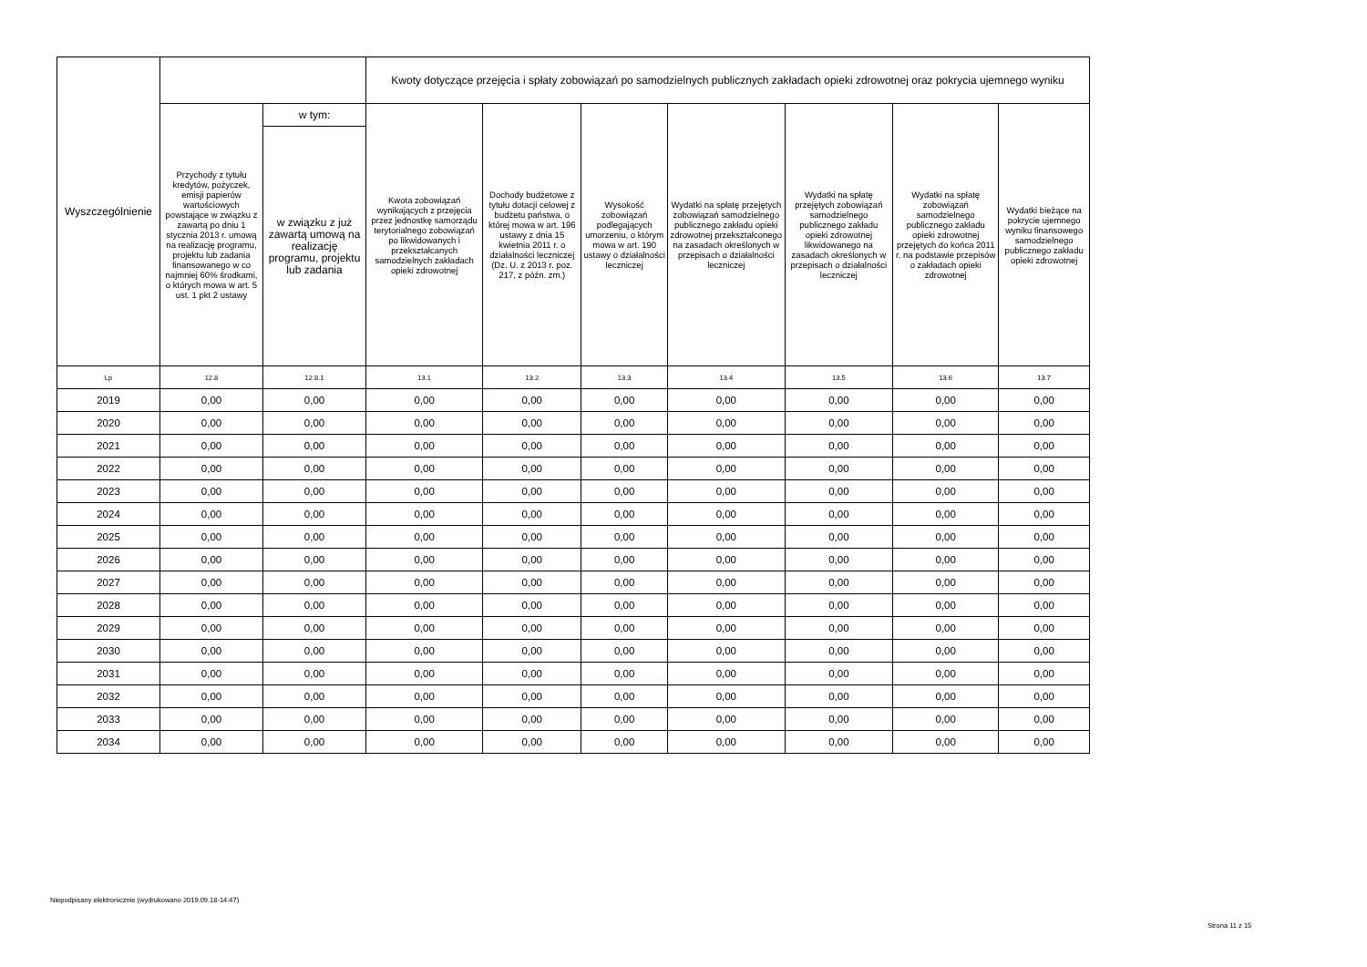| Wyszczególnienie | | | Kwoty dotyczące przejęcia i spłaty zobowiązań po samodzielnych publicznych zakładach opieki zdrowotnej oraz pokrycia ujemnego wyniku | | | | | | |
| --- | --- | --- | --- | --- | --- | --- | --- | --- | --- |
| | Przychody z tytułu kredytów, pożyczek, emisji papierów wartościowych powstające w związku z zawartą po dniu 1 stycznia 2013 r. umową na realizację programu, projektu lub zadania finansowanego w co najmniej 60% środkami, o których mowa w art. 5 ust. 1 pkt 2 ustawy | w tym: | Kwota zobowiązań wynikających z przejęcia przez jednostkę samorządu terytorialnego zobowiązań po likwidowanych i przekształcanych samodzielnych zakładach opieki zdrowotnej | Dochody budżetowe z tytułu dotacji celowej z budżetu państwa, o której mowa w art. 196 ustawy z dnia 15 kwietnia 2011 r. o działalności leczniczej (Dz. U. z 2013 r. poz. 217, z późn. zm.) | Wysokość zobowiązań podlegających umorzeniu, o którym mowa w art. 190 ustawy o działalności leczniczej | Wydatki na spłatę przejętych zobowiązań samodzielnego publicznego zakładu opieki zdrowotnej przekształconego na zasadach określonych w przepisach o działalności leczniczej | Wydatki na spłatę przejętych zobowiązań samodzielnego publicznego zakładu opieki zdrowotnej likwidowanego na zasadach określonych w przepisach o działalności leczniczej | Wydatki na spłatę zobowiązań samodzielnego publicznego zakładu opieki zdrowotnej przejętych do końca 2011 r. na podstawie przepisów o zakładach opieki zdrowotnej | Wydatki bieżące na pokrycie ujemnego wyniku finansowego samodzielnego publicznego zakładu opieki zdrowotnej |
| | | w związku z już zawartą umową na realizację programu, projektu lub zadania | | | | | | | |
| Lp | 12.8 | 12.8.1 | 13.1 | 13.2 | 13.3 | 13.4 | 13.5 | 13.6 | 13.7 |
| 2019 | 0,00 | 0,00 | 0,00 | 0,00 | 0,00 | 0,00 | 0,00 | 0,00 | 0,00 |
| 2020 | 0,00 | 0,00 | 0,00 | 0,00 | 0,00 | 0,00 | 0,00 | 0,00 | 0,00 |
| 2021 | 0,00 | 0,00 | 0,00 | 0,00 | 0,00 | 0,00 | 0,00 | 0,00 | 0,00 |
| 2022 | 0,00 | 0,00 | 0,00 | 0,00 | 0,00 | 0,00 | 0,00 | 0,00 | 0,00 |
| 2023 | 0,00 | 0,00 | 0,00 | 0,00 | 0,00 | 0,00 | 0,00 | 0,00 | 0,00 |
| 2024 | 0,00 | 0,00 | 0,00 | 0,00 | 0,00 | 0,00 | 0,00 | 0,00 | 0,00 |
| 2025 | 0,00 | 0,00 | 0,00 | 0,00 | 0,00 | 0,00 | 0,00 | 0,00 | 0,00 |
| 2026 | 0,00 | 0,00 | 0,00 | 0,00 | 0,00 | 0,00 | 0,00 | 0,00 | 0,00 |
| 2027 | 0,00 | 0,00 | 0,00 | 0,00 | 0,00 | 0,00 | 0,00 | 0,00 | 0,00 |
| 2028 | 0,00 | 0,00 | 0,00 | 0,00 | 0,00 | 0,00 | 0,00 | 0,00 | 0,00 |
| 2029 | 0,00 | 0,00 | 0,00 | 0,00 | 0,00 | 0,00 | 0,00 | 0,00 | 0,00 |
| 2030 | 0,00 | 0,00 | 0,00 | 0,00 | 0,00 | 0,00 | 0,00 | 0,00 | 0,00 |
| 2031 | 0,00 | 0,00 | 0,00 | 0,00 | 0,00 | 0,00 | 0,00 | 0,00 | 0,00 |
| 2032 | 0,00 | 0,00 | 0,00 | 0,00 | 0,00 | 0,00 | 0,00 | 0,00 | 0,00 |
| 2033 | 0,00 | 0,00 | 0,00 | 0,00 | 0,00 | 0,00 | 0,00 | 0,00 | 0,00 |
| 2034 | 0,00 | 0,00 | 0,00 | 0,00 | 0,00 | 0,00 | 0,00 | 0,00 | 0,00 |
Niepodpisany elektronicznie (wydrukowano 2019.09.18-14:47)
Strona 11 z 15